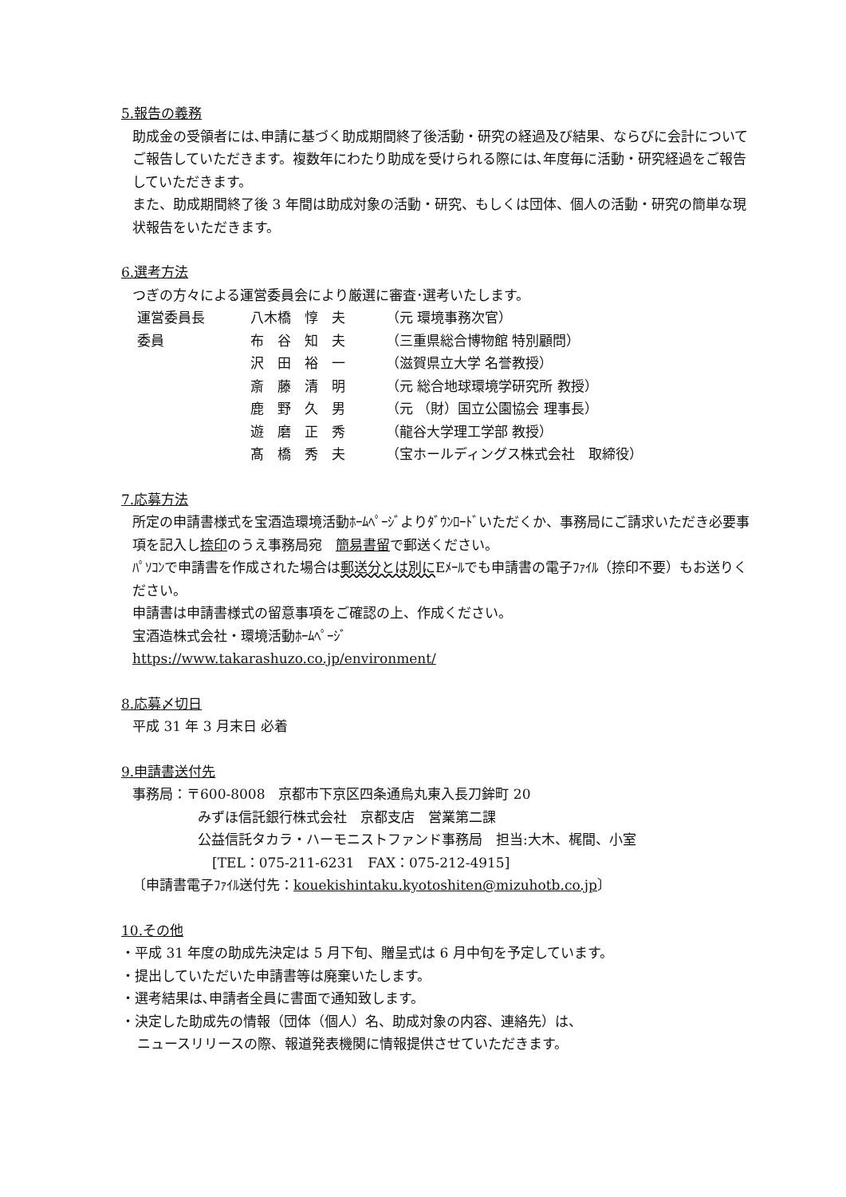5.報告の義務
助成金の受領者には､申請に基づく助成期間終了後活動・研究の経過及び結果、ならびに会計についてご報告していただきます。複数年にわたり助成を受けられる際には､年度毎に活動・研究経過をご報告していただきます。
また、助成期間終了後 3 年間は助成対象の活動・研究、もしくは団体、個人の活動・研究の簡単な現状報告をいただきます。
6.選考方法
つぎの方々による運営委員会により厳選に審査･選考いたします。
| 運営委員長 | 八木橋 惇 夫 | （元 環境事務次官） |
| 委員 | 布 谷 知 夫 | （三重県総合博物館 特別顧問） |
| | 沢 田 裕 一 | （滋賀県立大学 名誉教授） |
| | 斎 藤 清 明 | （元 総合地球環境学研究所 教授） |
| | 鹿 野 久 男 | （元 （財）国立公園協会 理事長） |
| | 遊 磨 正 秀 | （龍谷大学理工学部 教授） |
| | 髙 橋 秀 夫 | （宝ホールディングス株式会社 取締役） |
7.応募方法
所定の申請書様式を宝酒造環境活動ﾎｰﾑﾍﾟｰｼﾞよりﾀﾞｳﾝﾛｰﾄﾞいただくか、事務局にご請求いただき必要事項を記入し捺印のうえ事務局宛　簡易書留で郵送ください。
ﾊﾟｿｺﾝで申請書を作成された場合は郵送分とは別にEﾒｰﾙでも申請書の電子ﾌｧｲﾙ（捺印不要）もお送りください。
申請書は申請書様式の留意事項をご確認の上、作成ください。
宝酒造株式会社・環境活動ﾎｰﾑﾍﾟｰｼﾞ
https://www.takarashuzo.co.jp/environment/
8.応募〆切日
平成 31 年 3 月末日 必着
9.申請書送付先
事務局：〒600-8008　京都市下京区四条通烏丸東入長刀鉾町 20
みずほ信託銀行株式会社　京都支店　営業第二課
公益信託タカラ・ハーモニストファンド事務局　担当:大木、梶間、小室
[TEL：075-211-6231　FAX：075-212-4915]
〔申請書電子ﾌｧｲﾙ送付先：kouekishintaku.kyotoshiten@mizuhotb.co.jp〕
10.その他
・平成 31 年度の助成先決定は 5 月下旬、贈呈式は 6 月中旬を予定しています。
・提出していただいた申請書等は廃棄いたします。
・選考結果は､申請者全員に書面で通知致します。
・決定した助成先の情報（団体（個人）名、助成対象の内容、連絡先）は、
ニュースリリースの際、報道発表機関に情報提供させていただきます。